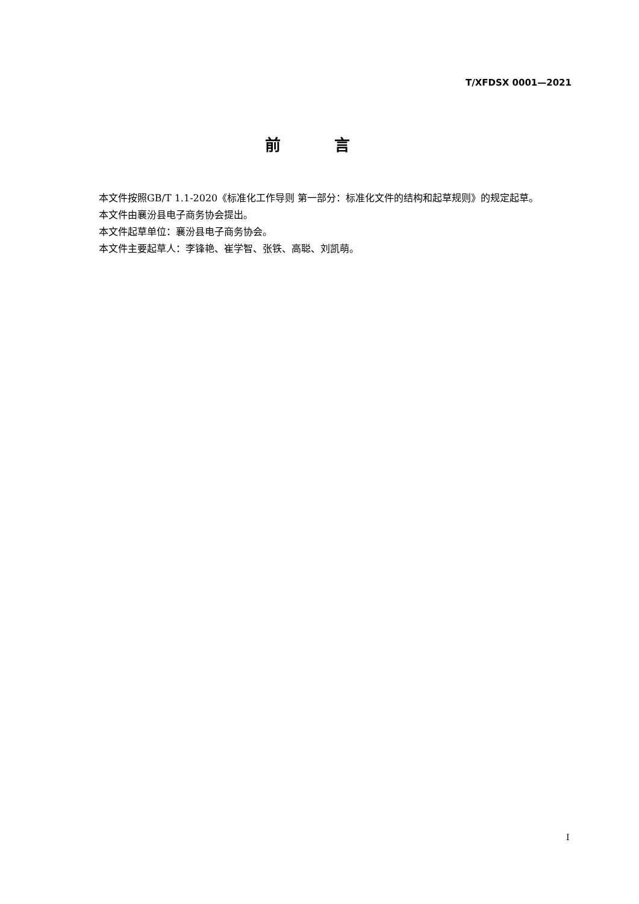T/XFDSX 0001—2021
前 言
本文件按照GB/T 1.1-2020《标准化工作导则 第一部分：标准化文件的结构和起草规则》的规定起草。
本文件由襄汾县电子商务协会提出。
本文件起草单位：襄汾县电子商务协会。
本文件主要起草人：李锋艳、崔学智、张铁、高聪、刘凯萌。
I